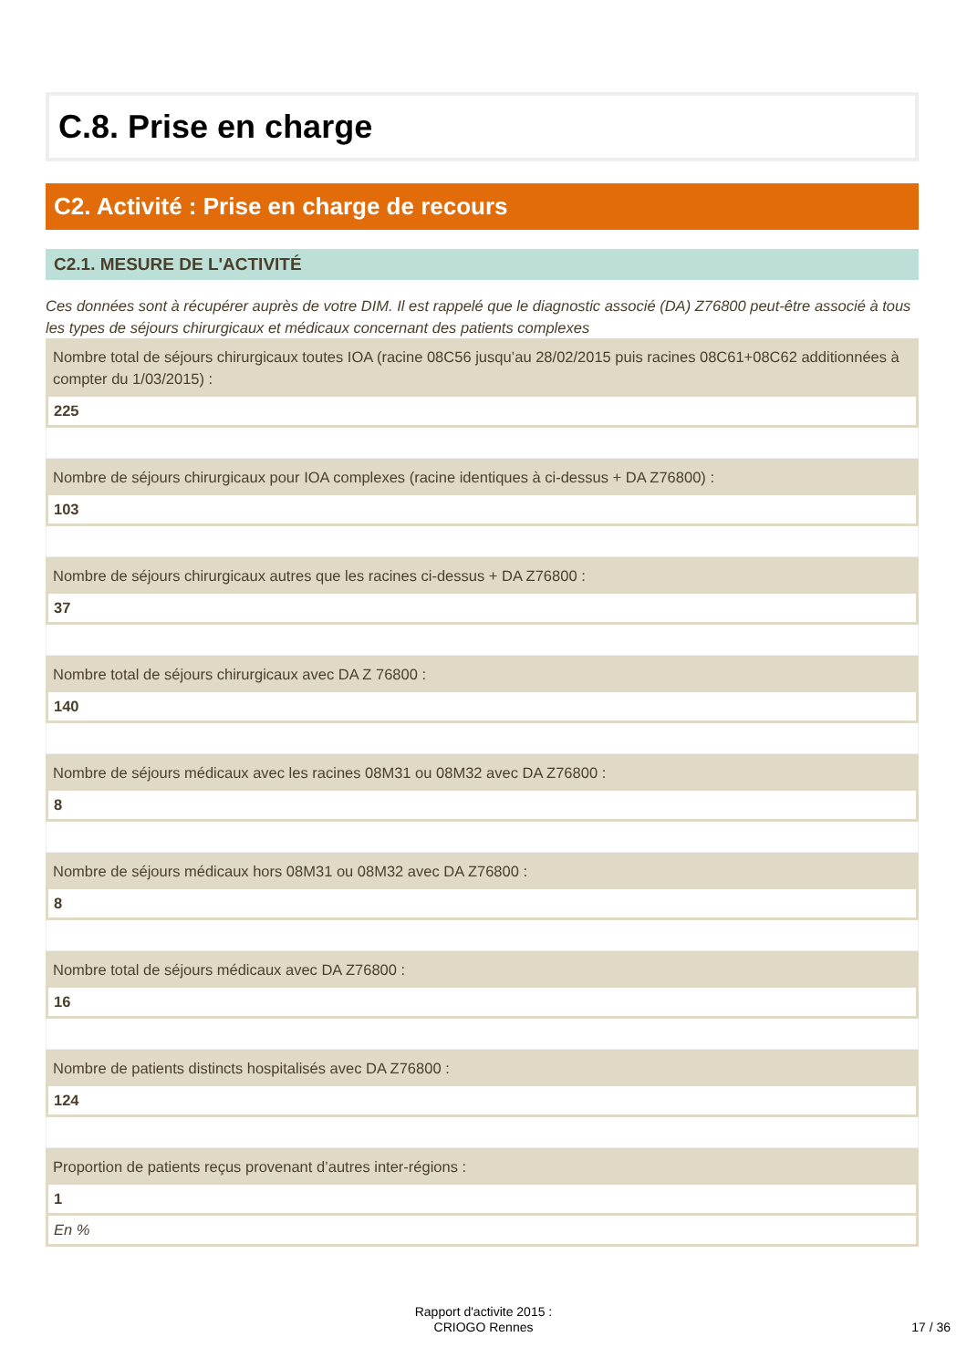C.8. Prise en charge
C2. Activité : Prise en charge de recours
C2.1. MESURE DE L'ACTIVITÉ
Ces données sont à récupérer auprès de votre DIM. Il est rappelé que le diagnostic associé (DA) Z76800 peut-être associé à tous les types de séjours chirurgicaux et médicaux concernant des patients complexes
Nombre total de séjours chirurgicaux toutes IOA (racine 08C56 jusqu’au 28/02/2015 puis racines 08C61+08C62 additionnées à compter du 1/03/2015) :
225
Nombre de séjours chirurgicaux pour IOA complexes (racine identiques à ci-dessus + DA Z76800) :
103
Nombre de séjours chirurgicaux autres que les racines ci-dessus + DA Z76800 :
37
Nombre total de séjours chirurgicaux avec DA Z 76800 :
140
Nombre de séjours médicaux avec les racines 08M31 ou 08M32 avec DA Z76800 :
8
Nombre de séjours médicaux hors 08M31 ou 08M32 avec DA Z76800 :
8
Nombre total de séjours médicaux avec DA Z76800 :
16
Nombre de patients distincts hospitalisés avec DA Z76800 :
124
Proportion de patients reçus provenant d’autres inter-régions :
1
En %
Rapport d'activite 2015 :
CRIOGO Rennes
17 / 36